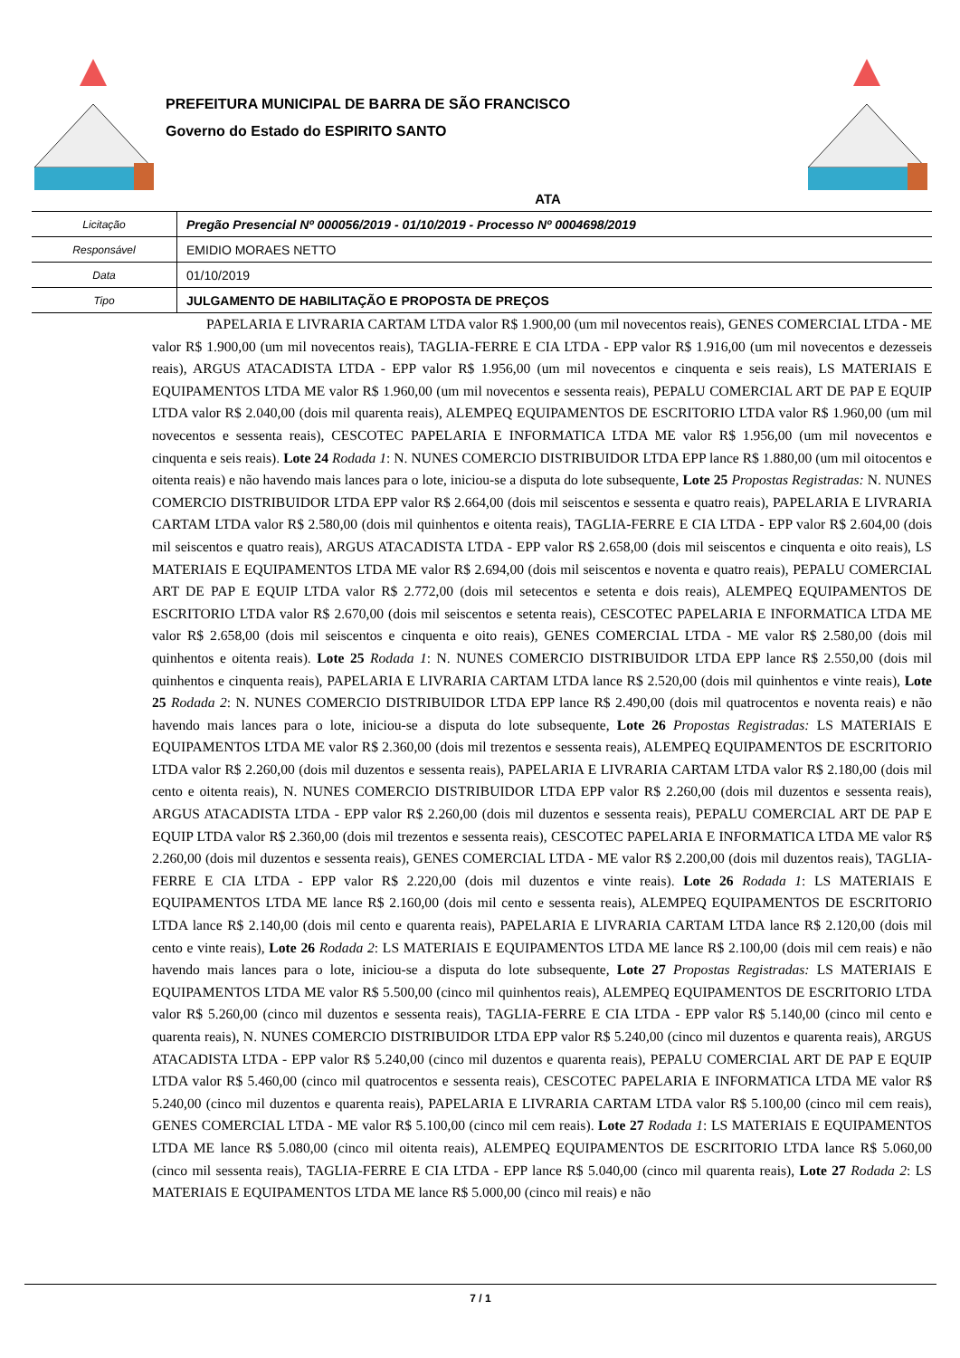PREFEITURA MUNICIPAL DE BARRA DE SÃO FRANCISCO
Governo do Estado do ESPIRITO SANTO
ATA
| Licitação | Pregão Presencial Nº 000056/2019 - 01/10/2019 - Processo Nº 0004698/2019 |
| Responsável | EMIDIO MORAES NETTO |
| Data | 01/10/2019 |
| Tipo | JULGAMENTO DE HABILITAÇÃO E PROPOSTA DE PREÇOS |
PAPELARIA E LIVRARIA CARTAM LTDA valor R$ 1.900,00 (um mil novecentos reais), GENES COMERCIAL LTDA - ME valor R$ 1.900,00 (um mil novecentos reais), TAGLIA-FERRE E CIA LTDA - EPP valor R$ 1.916,00 (um mil novecentos e dezesseis reais), ARGUS ATACADISTA LTDA - EPP valor R$ 1.956,00 (um mil novecentos e cinquenta e seis reais), LS MATERIAIS E EQUIPAMENTOS LTDA ME valor R$ 1.960,00 (um mil novecentos e sessenta reais), PEPALU COMERCIAL ART DE PAP E EQUIP LTDA valor R$ 2.040,00 (dois mil quarenta reais), ALEMPEQ EQUIPAMENTOS DE ESCRITORIO LTDA valor R$ 1.960,00 (um mil novecentos e sessenta reais), CESCOTEC PAPELARIA E INFORMATICA LTDA ME valor R$ 1.956,00 (um mil novecentos e cinquenta e seis reais). Lote 24 Rodada 1: N. NUNES COMERCIO DISTRIBUIDOR LTDA EPP lance R$ 1.880,00 (um mil oitocentos e oitenta reais) e não havendo mais lances para o lote, iniciou-se a disputa do lote subsequente, Lote 25 Propostas Registradas: N. NUNES COMERCIO DISTRIBUIDOR LTDA EPP valor R$ 2.664,00 (dois mil seiscentos e sessenta e quatro reais), PAPELARIA E LIVRARIA CARTAM LTDA valor R$ 2.580,00 (dois mil quinhentos e oitenta reais), TAGLIA-FERRE E CIA LTDA - EPP valor R$ 2.604,00 (dois mil seiscentos e quatro reais), ARGUS ATACADISTA LTDA - EPP valor R$ 2.658,00 (dois mil seiscentos e cinquenta e oito reais), LS MATERIAIS E EQUIPAMENTOS LTDA ME valor R$ 2.694,00 (dois mil seiscentos e noventa e quatro reais), PEPALU COMERCIAL ART DE PAP E EQUIP LTDA valor R$ 2.772,00 (dois mil setecentos e setenta e dois reais), ALEMPEQ EQUIPAMENTOS DE ESCRITORIO LTDA valor R$ 2.670,00 (dois mil seiscentos e setenta reais), CESCOTEC PAPELARIA E INFORMATICA LTDA ME valor R$ 2.658,00 (dois mil seiscentos e cinquenta e oito reais), GENES COMERCIAL LTDA - ME valor R$ 2.580,00 (dois mil quinhentos e oitenta reais). Lote 25 Rodada 1: N. NUNES COMERCIO DISTRIBUIDOR LTDA EPP lance R$ 2.550,00 (dois mil quinhentos e cinquenta reais), PAPELARIA E LIVRARIA CARTAM LTDA lance R$ 2.520,00 (dois mil quinhentos e vinte reais), Lote 25 Rodada 2: N. NUNES COMERCIO DISTRIBUIDOR LTDA EPP lance R$ 2.490,00 (dois mil quatrocentos e noventa reais) e não havendo mais lances para o lote, iniciou-se a disputa do lote subsequente, Lote 26 Propostas Registradas: LS MATERIAIS E EQUIPAMENTOS LTDA ME valor R$ 2.360,00 (dois mil trezentos e sessenta reais), ALEMPEQ EQUIPAMENTOS DE ESCRITORIO LTDA valor R$ 2.260,00 (dois mil duzentos e sessenta reais), PAPELARIA E LIVRARIA CARTAM LTDA valor R$ 2.180,00 (dois mil cento e oitenta reais), N. NUNES COMERCIO DISTRIBUIDOR LTDA EPP valor R$ 2.260,00 (dois mil duzentos e sessenta reais), ARGUS ATACADISTA LTDA - EPP valor R$ 2.260,00 (dois mil duzentos e sessenta reais), PEPALU COMERCIAL ART DE PAP E EQUIP LTDA valor R$ 2.360,00 (dois mil trezentos e sessenta reais), CESCOTEC PAPELARIA E INFORMATICA LTDA ME valor R$ 2.260,00 (dois mil duzentos e sessenta reais), GENES COMERCIAL LTDA - ME valor R$ 2.200,00 (dois mil duzentos reais), TAGLIA-FERRE E CIA LTDA - EPP valor R$ 2.220,00 (dois mil duzentos e vinte reais). Lote 26 Rodada 1: LS MATERIAIS E EQUIPAMENTOS LTDA ME lance R$ 2.160,00 (dois mil cento e sessenta reais), ALEMPEQ EQUIPAMENTOS DE ESCRITORIO LTDA lance R$ 2.140,00 (dois mil cento e quarenta reais), PAPELARIA E LIVRARIA CARTAM LTDA lance R$ 2.120,00 (dois mil cento e vinte reais), Lote 26 Rodada 2: LS MATERIAIS E EQUIPAMENTOS LTDA ME lance R$ 2.100,00 (dois mil cem reais) e não havendo mais lances para o lote, iniciou-se a disputa do lote subsequente, Lote 27 Propostas Registradas: LS MATERIAIS E EQUIPAMENTOS LTDA ME valor R$ 5.500,00 (cinco mil quinhentos reais), ALEMPEQ EQUIPAMENTOS DE ESCRITORIO LTDA valor R$ 5.260,00 (cinco mil duzentos e sessenta reais), TAGLIA-FERRE E CIA LTDA - EPP valor R$ 5.140,00 (cinco mil cento e quarenta reais), N. NUNES COMERCIO DISTRIBUIDOR LTDA EPP valor R$ 5.240,00 (cinco mil duzentos e quarenta reais), ARGUS ATACADISTA LTDA - EPP valor R$ 5.240,00 (cinco mil duzentos e quarenta reais), PEPALU COMERCIAL ART DE PAP E EQUIP LTDA valor R$ 5.460,00 (cinco mil quatrocentos e sessenta reais), CESCOTEC PAPELARIA E INFORMATICA LTDA ME valor R$ 5.240,00 (cinco mil duzentos e quarenta reais), PAPELARIA E LIVRARIA CARTAM LTDA valor R$ 5.100,00 (cinco mil cem reais), GENES COMERCIAL LTDA - ME valor R$ 5.100,00 (cinco mil cem reais). Lote 27 Rodada 1: LS MATERIAIS E EQUIPAMENTOS LTDA ME lance R$ 5.080,00 (cinco mil oitenta reais), ALEMPEQ EQUIPAMENTOS DE ESCRITORIO LTDA lance R$ 5.060,00 (cinco mil sessenta reais), TAGLIA-FERRE E CIA LTDA - EPP lance R$ 5.040,00 (cinco mil quarenta reais), Lote 27 Rodada 2: LS MATERIAIS E EQUIPAMENTOS LTDA ME lance R$ 5.000,00 (cinco mil reais) e não
7 / 1